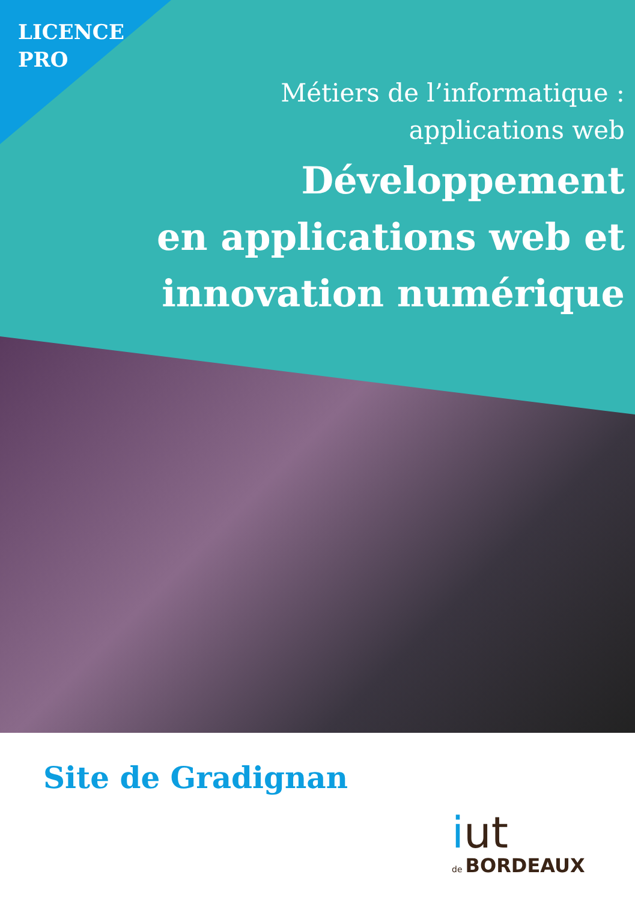LICENCE
PRO
Métiers de l’informatique :
applications web
Développement
en applications web et
innovation numérique
Site de Gradignan
iut
de BORDEAUX